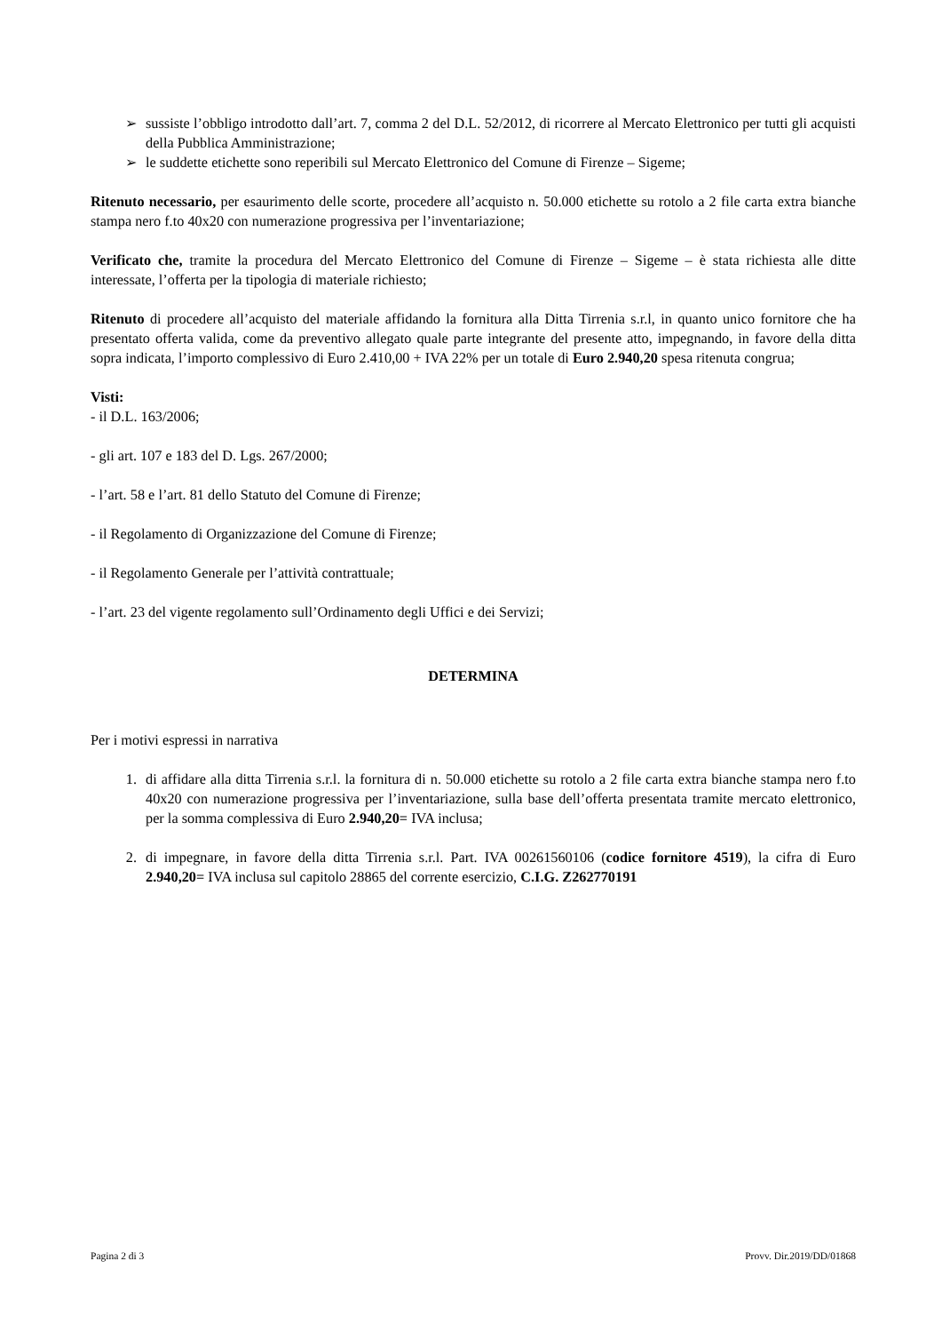➢ sussiste l’obbligo introdotto dall’art. 7, comma 2 del D.L. 52/2012, di ricorrere al Mercato Elettronico per tutti gli acquisti della Pubblica Amministrazione;
➢ le suddette etichette sono reperibili sul Mercato Elettronico del Comune di Firenze – Sigeme;
Ritenuto necessario, per esaurimento delle scorte, procedere all’acquisto n. 50.000 etichette su rotolo a 2 file carta extra bianche stampa nero f.to 40x20 con numerazione progressiva per l’inventariazione;
Verificato che, tramite la procedura del Mercato Elettronico del Comune di Firenze – Sigeme – è stata richiesta alle ditte interessate, l’offerta per la tipologia di materiale richiesto;
Ritenuto di procedere all’acquisto del materiale affidando la fornitura alla Ditta Tirrenia s.r.l, in quanto unico fornitore che ha presentato offerta valida, come da preventivo allegato quale parte integrante del presente atto, impegnando, in favore della ditta sopra indicata, l’importo complessivo di Euro 2.410,00 + IVA 22% per un totale di Euro 2.940,20 spesa ritenuta congrua;
Visti:
- il D.L. 163/2006;
- gli art. 107 e 183 del D. Lgs. 267/2000;
- l’art. 58 e l’art. 81 dello Statuto del Comune di Firenze;
- il Regolamento di Organizzazione del Comune di Firenze;
- il Regolamento Generale per l’attività contrattuale;
- l’art. 23 del vigente regolamento sull’Ordinamento degli Uffici e dei Servizi;
DETERMINA
Per i motivi espressi in narrativa
1. di affidare alla ditta Tirrenia s.r.l. la fornitura di n. 50.000 etichette su rotolo a 2 file carta extra bianche stampa nero f.to 40x20 con numerazione progressiva per l’inventariazione, sulla base dell’offerta presentata tramite mercato elettronico, per la somma complessiva di Euro 2.940,20= IVA inclusa;
2. di impegnare, in favore della ditta Tirrenia s.r.l. Part. IVA 00261560106 (codice fornitore 4519), la cifra di Euro 2.940,20= IVA inclusa sul capitolo 28865 del corrente esercizio, C.I.G. Z262770191
Pagina 2 di 3 Provv. Dir.2019/DD/01868